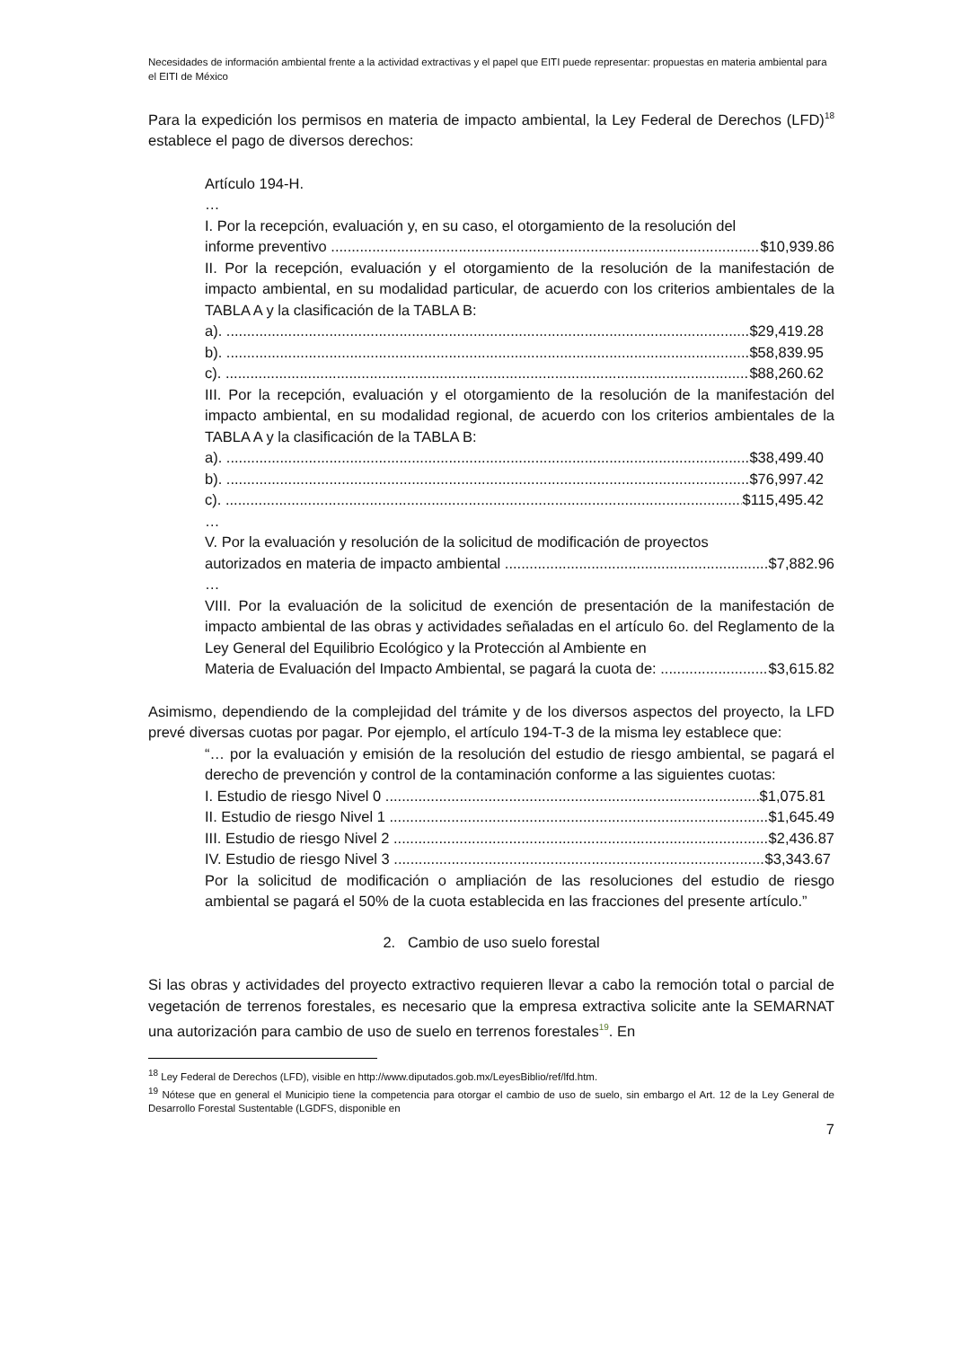Necesidades de información ambiental frente a la actividad extractivas y el papel que EITI puede representar: propuestas en materia ambiental para el EITI de México
Para la expedición los permisos en materia de impacto ambiental, la Ley Federal de Derechos (LFD)<sup>18</sup> establece el pago de diversos derechos:
Artículo 194-H.
…
I. Por la recepción, evaluación y, en su caso, el otorgamiento de la resolución del
informe preventivo $10,939.86
II. Por la recepción, evaluación y el otorgamiento de la resolución de la manifestación de impacto ambiental, en su modalidad particular, de acuerdo con los criterios ambientales de la TABLA A y la clasificación de la TABLA B:
a). $29,419.28
b). $58,839.95
c). $88,260.62
III. Por la recepción, evaluación y el otorgamiento de la resolución de la manifestación del impacto ambiental, en su modalidad regional, de acuerdo con los criterios ambientales de la TABLA A y la clasificación de la TABLA B:
a). $38,499.40
b). $76,997.42
c). $115,495.42
…
V. Por la evaluación y resolución de la solicitud de modificación de proyectos
autorizados en materia de impacto ambiental $7,882.96
…
VIII. Por la evaluación de la solicitud de exención de presentación de la manifestación de impacto ambiental de las obras y actividades señaladas en el artículo 6o. del Reglamento de la Ley General del Equilibrio Ecológico y la Protección al Ambiente en
Materia de Evaluación del Impacto Ambiental, se pagará la cuota de: $3,615.82
Asimismo, dependiendo de la complejidad del trámite y de los diversos aspectos del proyecto, la LFD prevé diversas cuotas por pagar. Por ejemplo, el artículo 194-T-3 de la misma ley establece que:
“… por la evaluación y emisión de la resolución del estudio de riesgo ambiental, se pagará el derecho de prevención y control de la contaminación conforme a las siguientes cuotas:
I. Estudio de riesgo Nivel 0 $1,075.81
II. Estudio de riesgo Nivel 1 $1,645.49
III. Estudio de riesgo Nivel 2 $2,436.87
IV. Estudio de riesgo Nivel 3 $3,343.67
Por la solicitud de modificación o ampliación de las resoluciones del estudio de riesgo ambiental se pagará el 50% de la cuota establecida en las fracciones del presente artículo.”
2. Cambio de uso suelo forestal
Si las obras y actividades del proyecto extractivo requieren llevar a cabo la remoción total o parcial de vegetación de terrenos forestales, es necesario que la empresa extractiva solicite ante la SEMARNAT una autorización para cambio de uso de suelo en terrenos forestales<sup>19</sup>. En
<sup>18</sup> Ley Federal de Derechos (LFD), visible en http://www.diputados.gob.mx/LeyesBiblio/ref/lfd.htm.
<sup>19</sup> Nótese que en general el Municipio tiene la competencia para otorgar el cambio de uso de suelo, sin embargo el Art. 12 de la Ley General de Desarrollo Forestal Sustentable (LGDFS, disponible en
7